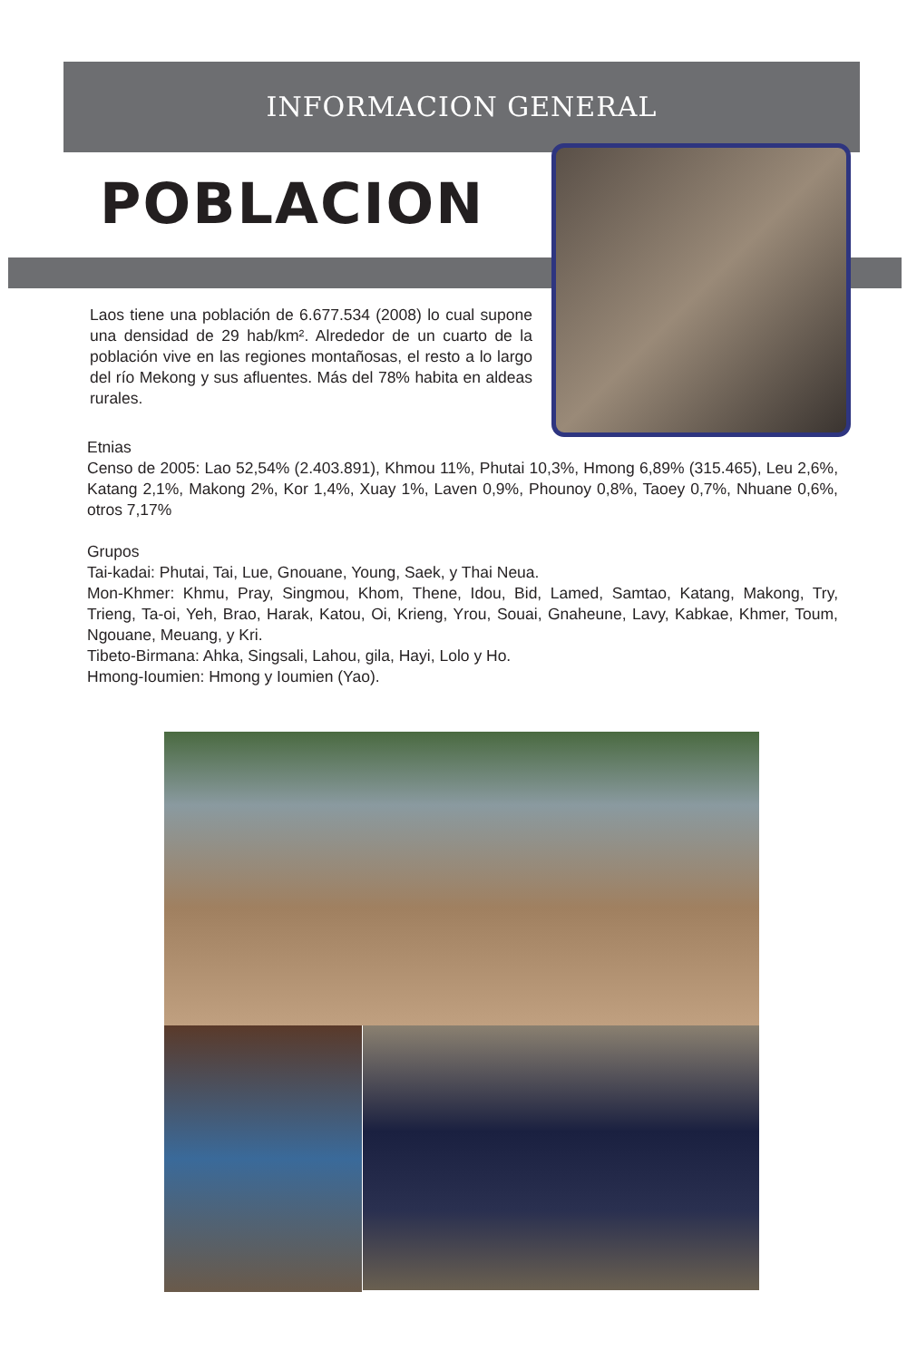INFORMACION GENERAL
POBLACION
Laos tiene una población de 6.677.534 (2008) lo cual supone una densidad de 29 hab/km². Alrededor de un cuarto de la población vive en las regiones montañosas, el resto a lo largo del río Mekong y sus afluentes. Más del 78% habita en aldeas rurales.
Etnias
Censo de 2005: Lao 52,54% (2.403.891), Khmou 11%, Phutai 10,3%, Hmong 6,89% (315.465), Leu 2,6%, Katang 2,1%, Makong 2%, Kor 1,4%, Xuay 1%, Laven 0,9%, Phounoy 0,8%, Taoey 0,7%, Nhuane 0,6%, otros 7,17%
Grupos
Tai-kadai: Phutai, Tai, Lue, Gnouane, Young, Saek, y Thai Neua.
Mon-Khmer: Khmu, Pray, Singmou, Khom, Thene, Idou, Bid, Lamed, Samtao, Katang, Makong, Try, Trieng, Ta-oi, Yeh, Brao, Harak, Katou, Oi, Krieng, Yrou, Souai, Gnaheune, Lavy, Kabkae, Khmer, Toum, Ngouane, Meuang, y Kri.
Tibeto-Birmana: Ahka, Singsali, Lahou, gila, Hayi, Lolo y Ho.
Hmong-Ioumien: Hmong y Ioumien (Yao).